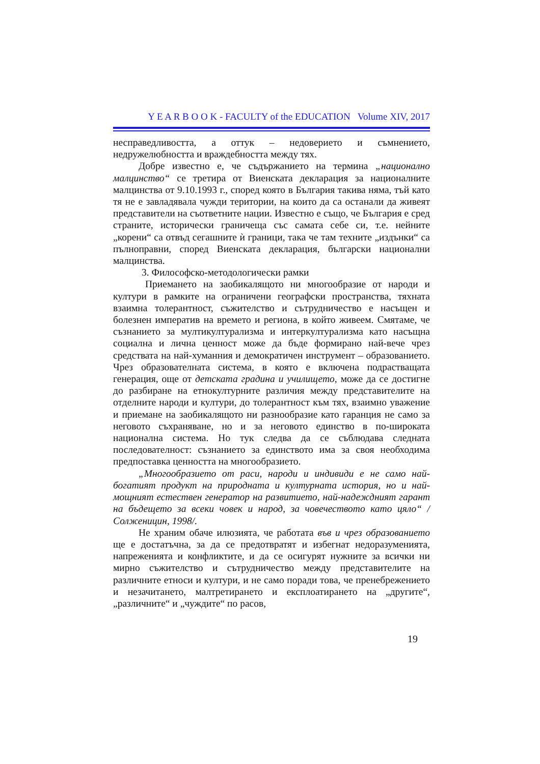Y E A R B O O K - FACULTY of the EDUCATION Volume XIV, 2017
несправедливостта, а оттук – недоверието и съмнението, недружелюбността и враждебността между тях.
Добре известно е, че съдържанието на термина „национално малцинство“ се третира от Виенската декларация за националните малцинства от 9.10.1993 г., според която в България такива няма, тъй като тя не е завладявала чужди територии, на които да са останали да живеят представители на съответните нации. Известно е също, че България е сред страните, исторически граничеща със самата себе си, т.е. нейните „корени“ са отвъд сегашните ѝ граници, така че там техните „издънки“ са пълноправни, според Виенската декларация, български национални малцинства.
3. Философско-методологически рамки
Приемането на заобикалящото ни многообразие от народи и култури в рамките на ограничени географски пространства, тяхната взаимна толерантност, съжителство и сътрудничество е насъщен и болезнен императив на времето и региона, в който живеем. Смятаме, че съзнанието за мултикултурализма и интеркултурализма като насъщна социална и лична ценност може да бъде формирано най-вече чрез средствата на най-хуманния и демократичен инструмент – образованието. Чрез образователната система, в която е включена подрастващата генерация, още от детската градина и училището, може да се достигне до разбиране на етнокултурните различия между представителите на отделните народи и култури, до толерантност към тях, взаимно уважение и приемане на заобикалящото ни разнообразие като гаранция не само за неговото съхраняване, но и за неговото единство в по-широката национална система. Но тук следва да се съблюдава следната последователност: съзнанието за единството има за своя необходима предпоставка ценността на многообразието.
„Многообразието от раси, народи и индивиди е не само най-богатият продукт на природната и културната история, но и най-мощният естествен генератор на развитието, най-надеждният гарант на бъдещето за всеки човек и народ, за човечеството като цяло“ /Солженицин, 1998/.
Не храним обаче илюзията, че работата във и чрез образованието ще е достатъчна, за да се предотвратят и избегнат недоразуменията, напреженията и конфликтите, и да се осигурят нужните за всички ни мирно съжителство и сътрудничество между представителите на различните етноси и култури, и не само поради това, че пренебрежението и незачитането, малтретирането и експлоатирането на „другите“, „различните“ и „чуждите“ по расов,
19